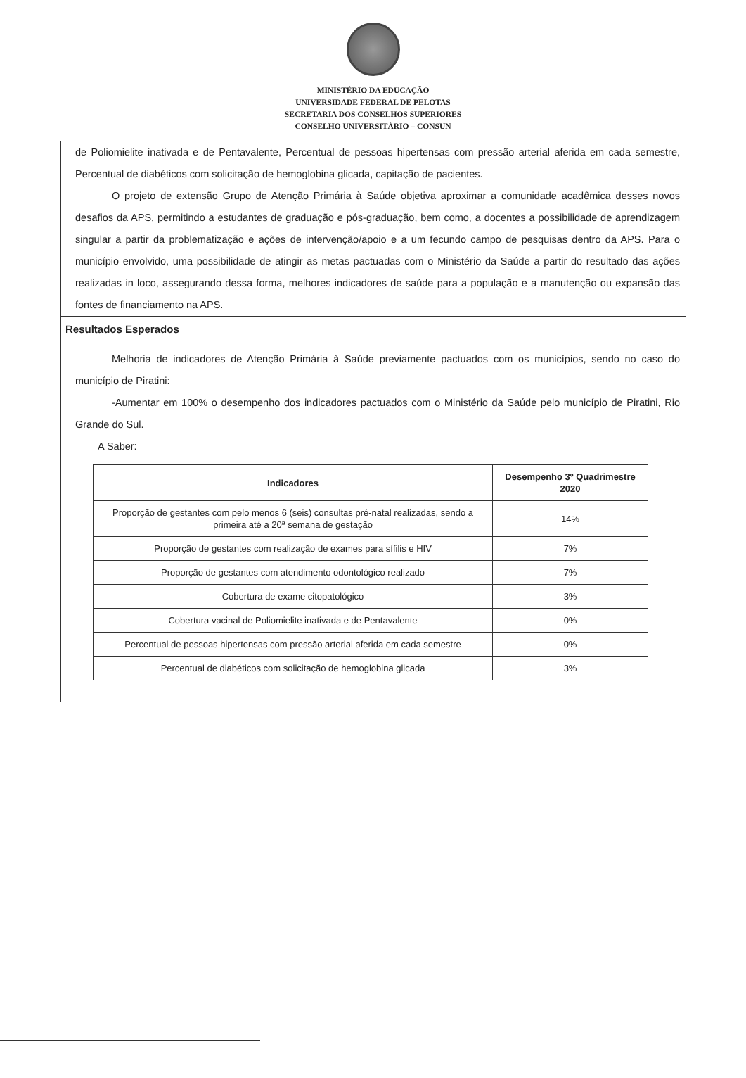MINISTÉRIO DA EDUCAÇÃO
UNIVERSIDADE FEDERAL DE PELOTAS
SECRETARIA DOS CONSELHOS SUPERIORES
CONSELHO UNIVERSITÁRIO – CONSUN
de Poliomielite inativada e de Pentavalente, Percentual de pessoas hipertensas com pressão arterial aferida em cada semestre, Percentual de diabéticos com solicitação de hemoglobina glicada, capitação de pacientes.
O projeto de extensão Grupo de Atenção Primária à Saúde objetiva aproximar a comunidade acadêmica desses novos desafios da APS, permitindo a estudantes de graduação e pós-graduação, bem como, a docentes a possibilidade de aprendizagem singular a partir da problematização e ações de intervenção/apoio e a um fecundo campo de pesquisas dentro da APS. Para o município envolvido, uma possibilidade de atingir as metas pactuadas com o Ministério da Saúde a partir do resultado das ações realizadas in loco, assegurando dessa forma, melhores indicadores de saúde para a população e a manutenção ou expansão das fontes de financiamento na APS.
Resultados Esperados
Melhoria de indicadores de Atenção Primária à Saúde previamente pactuados com os municípios, sendo no caso do município de Piratini:
-Aumentar em 100% o desempenho dos indicadores pactuados com o Ministério da Saúde pelo município de Piratini, Rio Grande do Sul.
A Saber:
| Indicadores | Desempenho 3º Quadrimestre 2020 |
| --- | --- |
| Proporção de gestantes com pelo menos 6 (seis) consultas pré-natal realizadas, sendo a primeira até a 20ª semana de gestação | 14% |
| Proporção de gestantes com realização de exames para sífilis e HIV | 7% |
| Proporção de gestantes com atendimento odontológico realizado | 7% |
| Cobertura de exame citopatológico | 3% |
| Cobertura vacinal de Poliomielite inativada e de Pentavalente | 0% |
| Percentual de pessoas hipertensas com pressão arterial aferida em cada semestre | 0% |
| Percentual de diabéticos com solicitação de hemoglobina glicada | 3% |